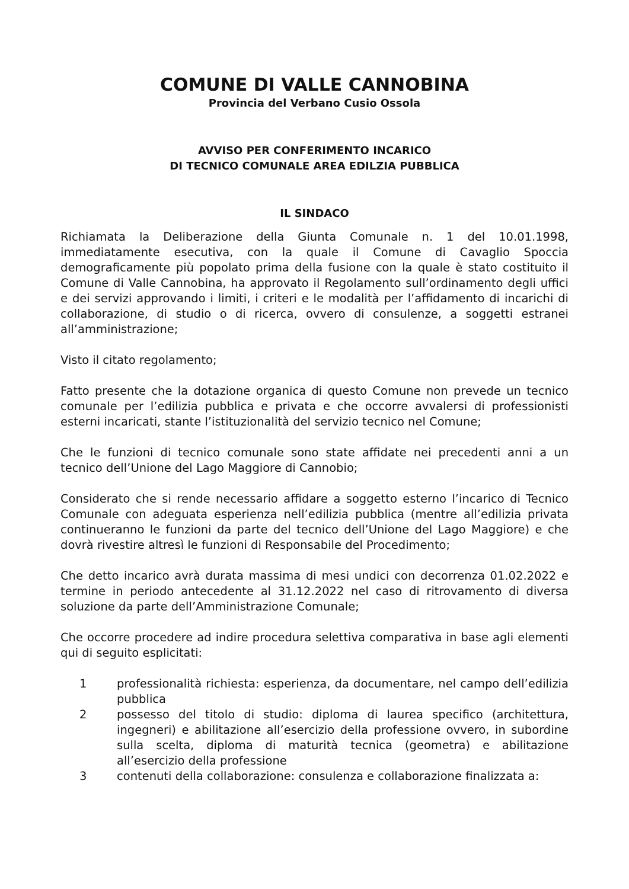COMUNE DI VALLE CANNOBINA
Provincia del Verbano Cusio Ossola
AVVISO PER CONFERIMENTO INCARICO
DI TECNICO COMUNALE AREA EDILZIA PUBBLICA
IL SINDACO
Richiamata la Deliberazione della Giunta Comunale n. 1 del 10.01.1998, immediatamente esecutiva, con la quale il Comune di Cavaglio Spoccia demograficamente più popolato prima della fusione con la quale è stato costituito il Comune di Valle Cannobina, ha approvato il Regolamento sull’ordinamento degli uffici e dei servizi approvando i limiti, i criteri e le modalità per l’affidamento di incarichi di collaborazione, di studio o di ricerca, ovvero di consulenze, a soggetti estranei all’amministrazione;
Visto il citato regolamento;
Fatto presente che la dotazione organica di questo Comune non prevede un tecnico comunale per l’edilizia pubblica e privata e che occorre avvalersi di professionisti esterni incaricati, stante l’istituzionalità del servizio tecnico nel Comune;
Che le funzioni di tecnico comunale sono state affidate nei precedenti anni a un tecnico dell’Unione del Lago Maggiore di Cannobio;
Considerato che si rende necessario affidare a soggetto esterno l’incarico di Tecnico Comunale con adeguata esperienza nell’edilizia pubblica (mentre all’edilizia privata continueranno le funzioni da parte del tecnico dell’Unione del Lago Maggiore) e che dovrà rivestire altresì le funzioni di Responsabile del Procedimento;
Che detto incarico avrà durata massima di mesi undici con decorrenza 01.02.2022 e termine in periodo antecedente al 31.12.2022 nel caso di ritrovamento di diversa soluzione da parte dell’Amministrazione Comunale;
Che occorre procedere ad indire procedura selettiva comparativa in base agli elementi qui di seguito esplicitati:
1 professionalità richiesta: esperienza, da documentare, nel campo dell’edilizia pubblica
2 possesso del titolo di studio: diploma di laurea specifico (architettura, ingegneri) e abilitazione all’esercizio della professione ovvero, in subordine sulla scelta, diploma di maturità tecnica (geometra) e abilitazione all’esercizio della professione
3 contenuti della collaborazione: consulenza e collaborazione finalizzata a: